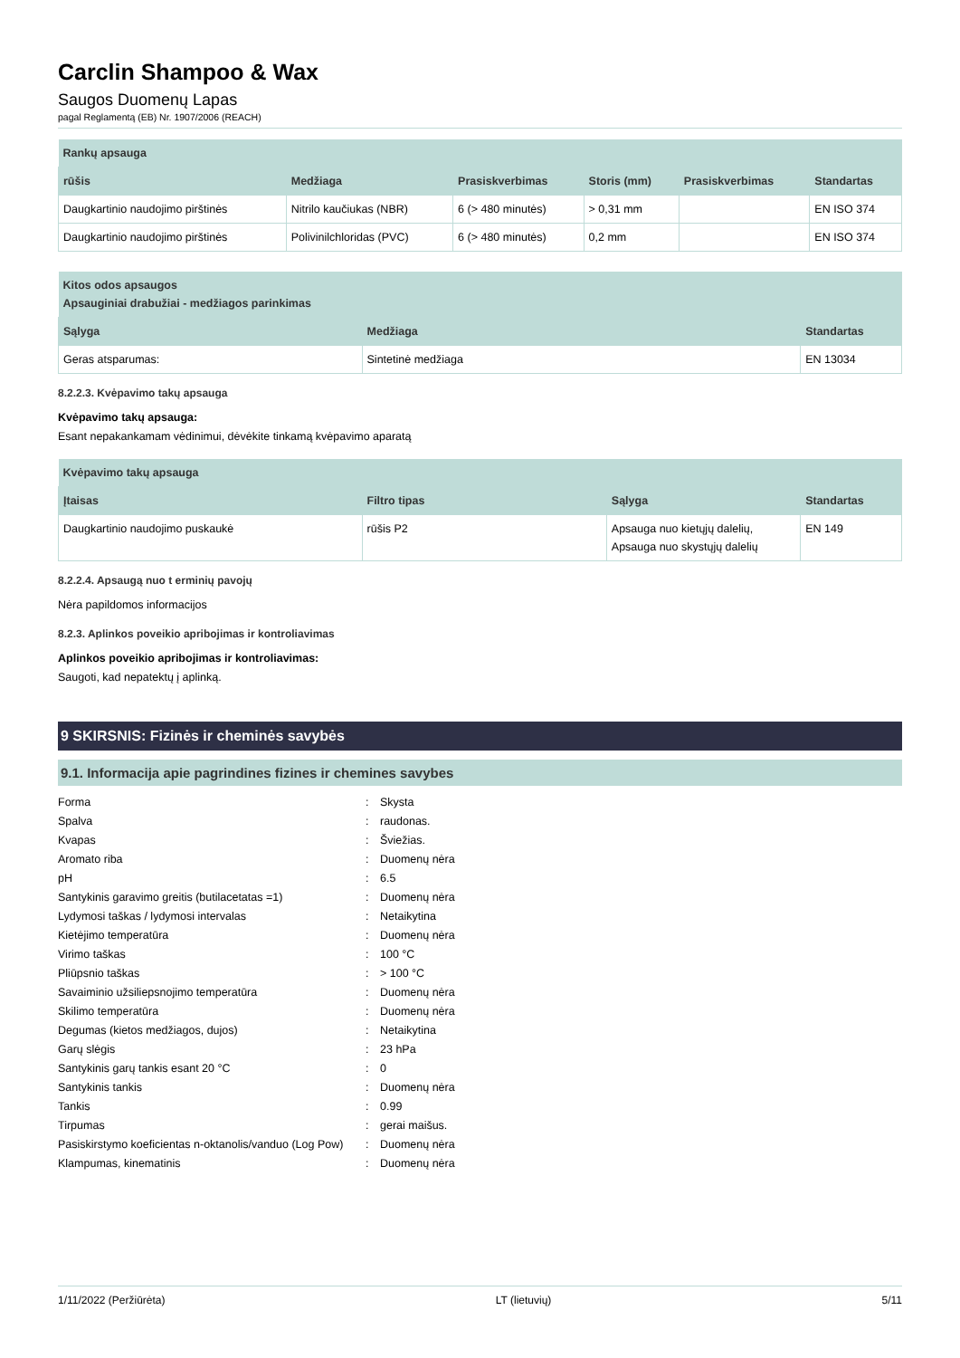Carclin Shampoo & Wax
Saugos Duomenų Lapas
pagal Reglamentą (EB) Nr. 1907/2006 (REACH)
| Rankų apsauga | | | | | |
| --- | --- | --- | --- | --- | --- |
| rūšis | Medžiaga | Prasiskverbimas | Storis (mm) | Prasiskverbimas | Standartas |
| Daugkartinio naudojimo pirštinės | Nitrilo kaučiukas (NBR) | 6 (> 480 minutės) | > 0,31 mm | | EN ISO 374 |
| Daugkartinio naudojimo pirštinės | Polivinilchloridas (PVC) | 6 (> 480 minutės) | 0,2 mm | | EN ISO 374 |
| Kitos odos apsaugos Apsauginiai drabužiai - medžiagos parinkimas | | |
| --- | --- | --- |
| Sąlyga | Medžiaga | Standartas |
| Geras atsparumas: | Sintetinė medžiaga | EN 13034 |
8.2.2.3. Kvėpavimo takų apsauga
Kvėpavimo takų apsauga:
Esant nepakankamam vėdinimui, dėvėkite tinkamą kvėpavimo aparatą
| Kvėpavimo takų apsauga | | | |
| --- | --- | --- | --- |
| Įtaisas | Filtro tipas | Sąlyga | Standartas |
| Daugkartinio naudojimo puskaukė | rūšis P2 | Apsauga nuo kietųjų dalelių, Apsauga nuo skystųjų dalelių | EN 149 |
8.2.2.4. Apsaugą nuo t erminių pavojų
Nėra papildomos informacijos
8.2.3. Aplinkos poveikio apribojimas ir kontroliavimas
Aplinkos poveikio apribojimas ir kontroliavimas:
Saugoti, kad nepatektų į aplinką.
9 SKIRSNIS: Fizinės ir cheminės savybės
9.1. Informacija apie pagrindines fizines ir chemines savybes
| Forma | : | Skysta |
| Spalva | : | raudonas. |
| Kvapas | : | Šviežias. |
| Aromato riba | : | Duomenų nėra |
| pH | : | 6.5 |
| Santykinis garavimo greitis (butilacetatas =1) | : | Duomenų nėra |
| Lydymosi taškas / lydymosi intervalas | : | Netaikytina |
| Kietėjimo temperatūra | : | Duomenų nėra |
| Virimo taškas | : | 100 °C |
| Pliūpsnio taškas | : | > 100 °C |
| Savaiminio užsiliepsnojimo temperatūra | : | Duomenų nėra |
| Skilimo temperatūra | : | Duomenų nėra |
| Degumas (kietos medžiagos, dujos) | : | Netaikytina |
| Garų slėgis | : | 23 hPa |
| Santykinis garų tankis esant 20 °C | : | 0 |
| Santykinis tankis | : | Duomenų nėra |
| Tankis | : | 0.99 |
| Tirpumas | : | gerai maišus. |
| Pasiskirstymo koeficientas n-oktanolis/vanduo (Log Pow) | : | Duomenų nėra |
| Klampumas, kinematinis | : | Duomenų nėra |
1/11/2022 (Peržiūrėta) LT (lietuvių) 5/11